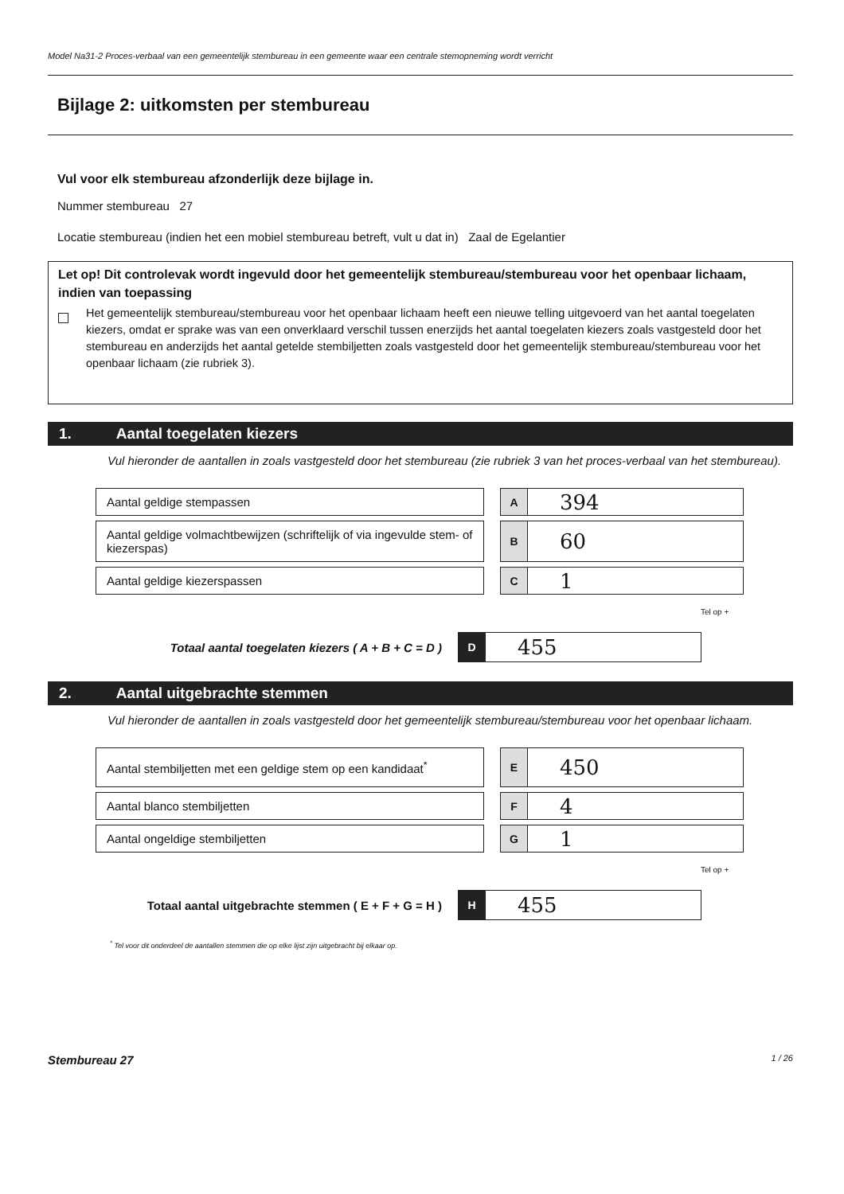Model Na31-2 Proces-verbaal van een gemeentelijk stembureau in een gemeente waar een centrale stemopneming wordt verricht
Bijlage 2: uitkomsten per stembureau
Vul voor elk stembureau afzonderlijk deze bijlage in.
Nummer stembureau 27
Locatie stembureau (indien het een mobiel stembureau betreft, vult u dat in) Zaal de Egelantier
Let op! Dit controlevak wordt ingevuld door het gemeentelijk stembureau/stembureau voor het openbaar lichaam, indien van toepassing
Het gemeentelijk stembureau/stembureau voor het openbaar lichaam heeft een nieuwe telling uitgevoerd van het aantal toegelaten kiezers, omdat er sprake was van een onverklaard verschil tussen enerzijds het aantal toegelaten kiezers zoals vastgesteld door het stembureau en anderzijds het aantal getelde stembiljetten zoals vastgesteld door het gemeentelijk stembureau/stembureau voor het openbaar lichaam (zie rubriek 3).
1. Aantal toegelaten kiezers
Vul hieronder de aantallen in zoals vastgesteld door het stembureau (zie rubriek 3 van het proces-verbaal van het stembureau).
Aantal geldige stempassen
A
394
Aantal geldige volmachtbewijzen (schriftelijk of via ingevulde stem- of kiezerspas)
B
60
Aantal geldige kiezerspassen
C
1
Tel op +
Totaal aantal toegelaten kiezers ( A + B + C = D )
D
455
2. Aantal uitgebrachte stemmen
Vul hieronder de aantallen in zoals vastgesteld door het gemeentelijk stembureau/stembureau voor het openbaar lichaam.
Aantal stembiljetten met een geldige stem op een kandidaat<sup>*</sup>
E
450
Aantal blanco stembiljetten
F
4
Aantal ongeldige stembiljetten
G
1
Tel op +
Totaal aantal uitgebrachte stemmen ( E + F + G = H )
H
455
<sup>*</sup> Tel voor dit onderdeel de aantallen stemmen die op elke lijst zijn uitgebracht bij elkaar op.
Stembureau 27 1 / 26